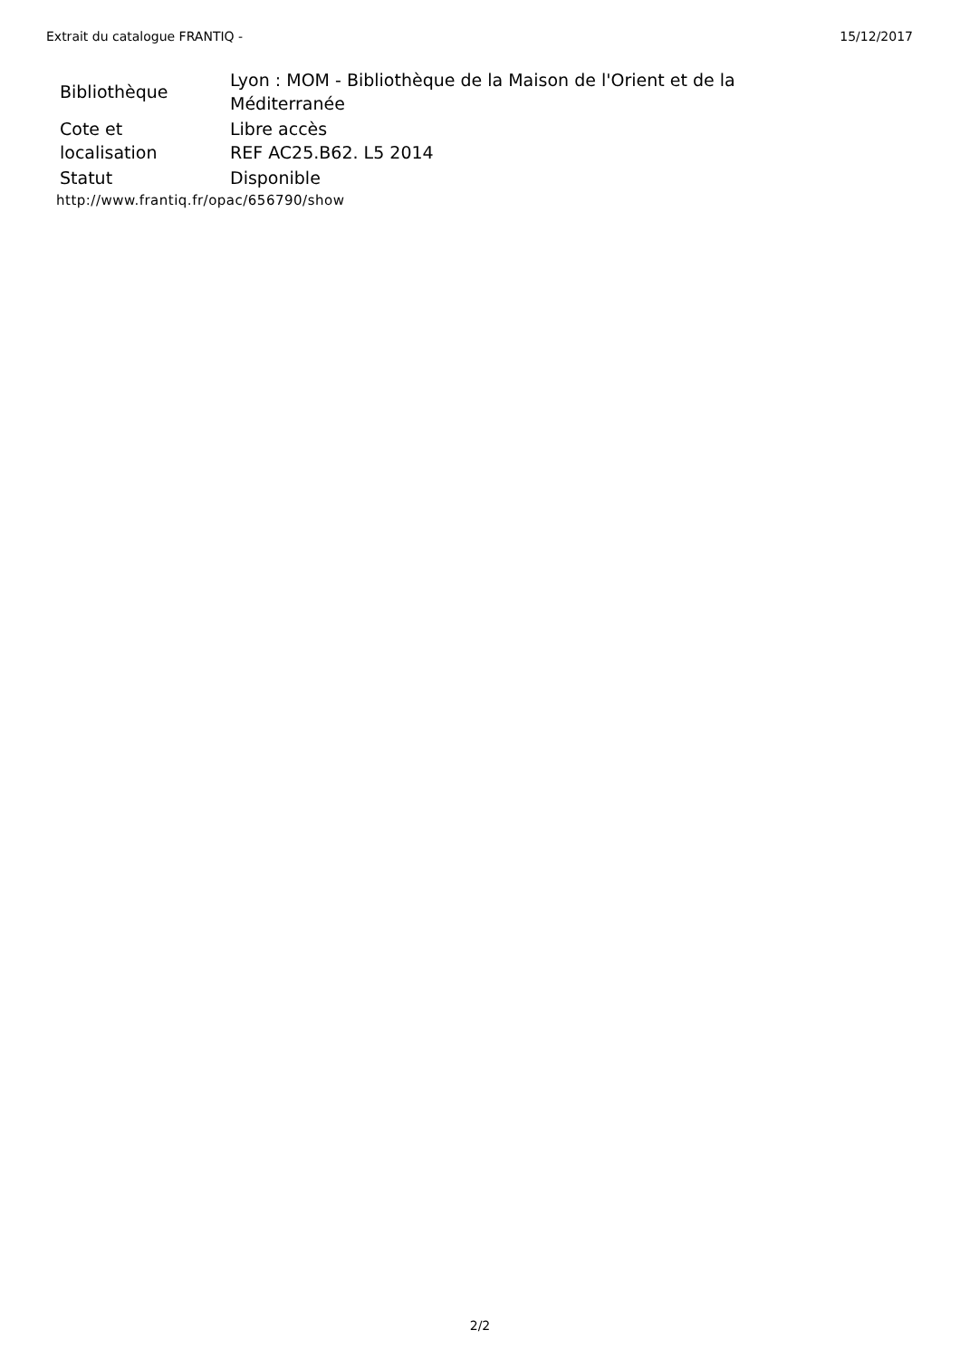Extrait du catalogue FRANTIQ - 15/12/2017
| Bibliothèque | Lyon : MOM - Bibliothèque de la Maison de l'Orient et de la Méditerranée |
| Cote et localisation | Libre accès REF AC25.B62. L5 2014 |
| Statut | Disponible |
http://www.frantiq.fr/opac/656790/show
2/2